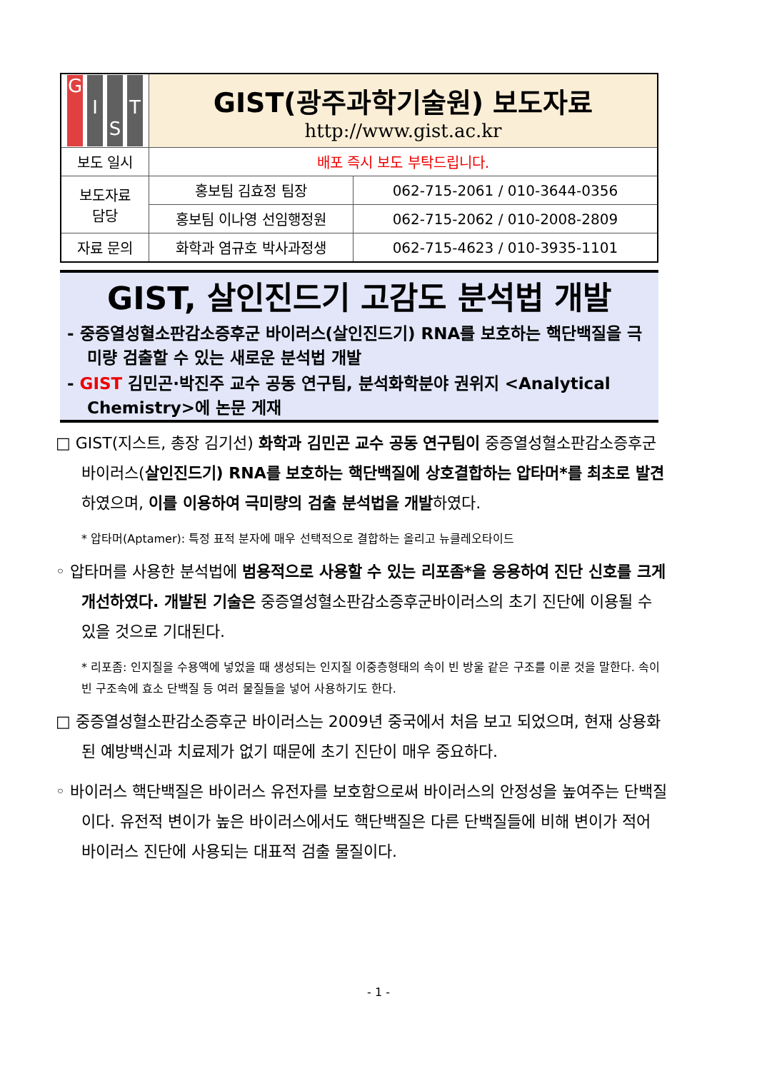| G I S T | GIST(광주과학기술원) 보도자료 http://www.gist.ac.kr | |
| 보도 일시 | 배포 즉시 보도 부탁드립니다. | |
| 보도자료 담당 | 홍보팀 김효정 팀장 | 062-715-2061 / 010-3644-0356 |
| | 홍보팀 이나영 선임행정원 | 062-715-2062 / 010-2008-2809 |
| 자료 문의 | 화학과 염규호 박사과정생 | 062-715-4623 / 010-3935-1101 |
GIST, 살인진드기 고감도 분석법 개발
- 중증열성혈소판감소증후군 바이러스(살인진드기) RNA를 보호하는 핵단백질을 극미량 검출할 수 있는 새로운 분석법 개발
- GIST 김민곤·박진주 교수 공동 연구팀, 분석화학분야 권위지 <Analytical Chemistry>에 논문 게재
□ GIST(지스트, 총장 김기선) 화학과 김민곤 교수 공동 연구팀이 중증열성혈소판감소증후군 바이러스(살인진드기) RNA를 보호하는 핵단백질에 상호결합하는 압타머*를 최초로 발견하였으며, 이를 이용하여 극미량의 검출 분석법을 개발하였다.
* 압타머(Aptamer): 특정 표적 분자에 매우 선택적으로 결합하는 올리고 뉴클레오타이드
◦ 압타머를 사용한 분석법에 범용적으로 사용할 수 있는 리포좀*을 응용하여 진단 신호를 크게 개선하였다. 개발된 기술은 중증열성혈소판감소증후군바이러스의 초기 진단에 이용될 수 있을 것으로 기대된다.
* 리포좀: 인지질을 수용액에 넣었을 때 생성되는 인지질 이중층형태의 속이 빈 방울 같은 구조를 이룬 것을 말한다. 속이 빈 구조속에 효소 단백질 등 여러 물질들을 넣어 사용하기도 한다.
□ 중증열성혈소판감소증후군 바이러스는 2009년 중국에서 처음 보고 되었으며, 현재 상용화된 예방백신과 치료제가 없기 때문에 초기 진단이 매우 중요하다.
◦ 바이러스 핵단백질은 바이러스 유전자를 보호함으로써 바이러스의 안정성을 높여주는 단백질이다. 유전적 변이가 높은 바이러스에서도 핵단백질은 다른 단백질들에 비해 변이가 적어 바이러스 진단에 사용되는 대표적 검출 물질이다.
- 1 -